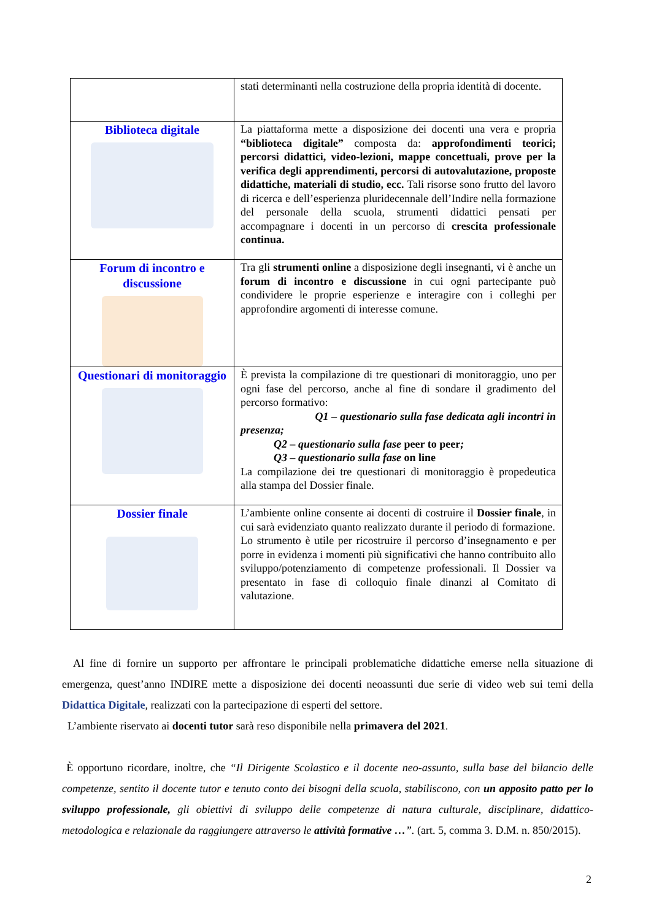| | stati determinanti nella costruzione della propria identità di docente. |
| Biblioteca digitale | La piattaforma mette a disposizione dei docenti una vera e propria “biblioteca digitale” composta da: approfondimenti teorici; percorsi didattici, video-lezioni, mappe concettuali, prove per la verifica degli apprendimenti, percorsi di autovalutazione, proposte didattiche, materiali di studio, ecc. Tali risorse sono frutto del lavoro di ricerca e dell’esperienza pluridecennale dell’Indire nella formazione del personale della scuola, strumenti didattici pensati per accompagnare i docenti in un percorso di crescita professionale continua. |
| Forum di incontro e discussione | Tra gli strumenti online a disposizione degli insegnanti, vi è anche un forum di incontro e discussione in cui ogni partecipante può condividere le proprie esperienze e interagire con i colleghi per approfondire argomenti di interesse comune. |
| Questionari di monitoraggio | È prevista la compilazione di tre questionari di monitoraggio, uno per ogni fase del percorso, anche al fine di sondare il gradimento del percorso formativo: Q1 – questionario sulla fase dedicata agli incontri in presenza; Q2 – questionario sulla fase peer to peer ; Q3 – questionario sulla fase on line La compilazione dei tre questionari di monitoraggio è propedeutica alla stampa del Dossier finale. |
| Dossier finale | L’ambiente online consente ai docenti di costruire il Dossier finale , in cui sarà evidenziato quanto realizzato durante il periodo di formazione. Lo strumento è utile per ricostruire il percorso d’insegnamento e per porre in evidenza i momenti più significativi che hanno contribuito allo sviluppo/potenziamento di competenze professionali. Il Dossier va presentato in fase di colloquio finale dinanzi al Comitato di valutazione. |
Al fine di fornire un supporto per affrontare le principali problematiche didattiche emerse nella situazione di emergenza, quest’anno INDIRE mette a disposizione dei docenti neoassunti due serie di video web sui temi della Didattica Digitale, realizzati con la partecipazione di esperti del settore.
L’ambiente riservato ai docenti tutor sarà reso disponibile nella primavera del 2021.
È opportuno ricordare, inoltre, che “Il Dirigente Scolastico e il docente neo-assunto, sulla base del bilancio delle competenze, sentito il docente tutor e tenuto conto dei bisogni della scuola, stabiliscono, con un apposito patto per lo sviluppo professionale, gli obiettivi di sviluppo delle competenze di natura culturale, disciplinare, didattico-metodologica e relazionale da raggiungere attraverso le attività formative …”. (art. 5, comma 3. D.M. n. 850/2015).
2